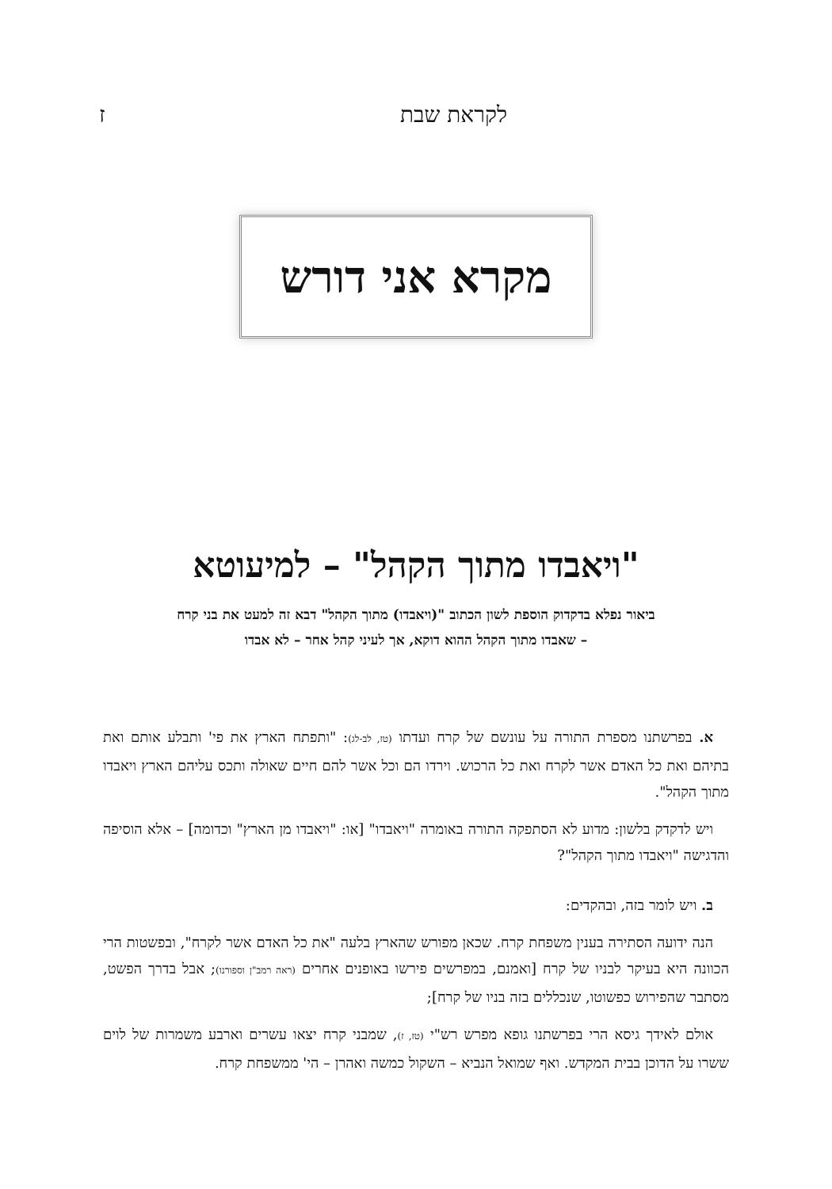לקראת שבת ז
מקרא אני דורש
"ויאבדו מתוך הקהל" – למיעוטא
ביאור נפלא בדקדוק הוספת לשון הכתוב "(ויאבדו) מתוך הקהל" דבא זה למעט את בני קרח
– שאבדו מתוך הקהל ההוא דוקא, אך לעיני קהל אחר – לא אבדו
א. בפרשתנו מספרת התורה על עונשם של קרח ועדתו (טז, לב-לג): "ותפתח הארץ את פי' ותבלע אותם ואת בתיהם ואת כל האדם אשר לקרח ואת כל הרכוש. וירדו הם וכל אשר להם חיים שאולה ותכס עליהם הארץ ויאבדו מתוך הקהל".
ויש לדקדק בלשון: מדוע לא הסתפקה התורה באומרה "ויאבדו" [או: "ויאבדו מן הארץ" וכדומה] – אלא הוסיפה והדגישה "ויאבדו מתוך הקהל"?
ב. ויש לומר בזה, ובהקדים:
הנה ידועה הסתירה בענין משפחת קרח. שכאן מפורש שהארץ בלעה "את כל האדם אשר לקרח", ובפשטות הרי הכוונה היא בעיקר לבניו של קרח [ואמנם, במפרשים פירשו באופנים אחרים (ראה רמב"ן וספורנו); אבל בדרך הפשט, מסתבר שהפירוש כפשוטו, שנכללים בזה בניו של קרח];
אולם לאידך גיסא הרי בפרשתנו גופא מפרש רש"י (טז, ז), שמבני קרח יצאו עשרים וארבע משמרות של לוים ששרו על הדוכן בבית המקדש. ואף שמואל הנביא – השקול כמשה ואהרן – הי' ממשפחת קרח.